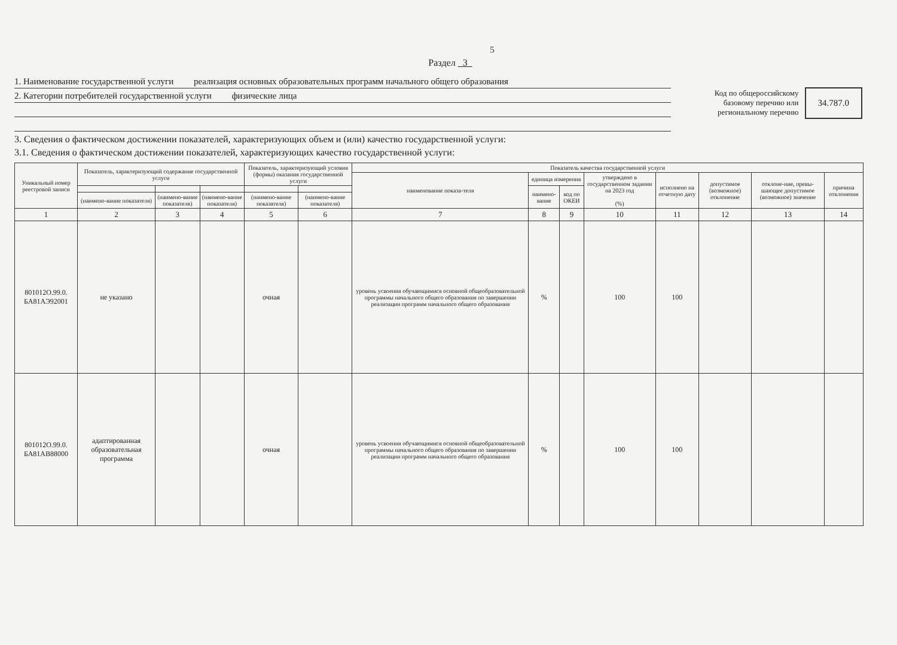5
Раздел 3
1. Наименование государственной услуги реализация основных образовательных программ начального общего образования
2. Категории потребителей государственной услуги физические лица
Код по общероссийскому базовому перечню или региональному перечню
34.787.0
3. Сведения о фактическом достижении показателей, характеризующих объем и (или) качество государственной услуги:
3.1. Сведения о фактическом достижении показателей, характеризующих качество государственной услуги:
| Уникальный номер реестровой записи | Показатель, характеризующий содержание государственной услуги | | | Показатель, характеризующий условия (формы) оказания государственной услуги | | Показатель качества государственной услуги | | | | | | | |
| --- | --- | --- | --- | --- | --- | --- | --- | --- | --- | --- | --- | --- | --- |
| | | | | | | наименование показа-теля | единица измерения | | утверждено в государственном задании на 2023 год (%) | исполнено на отчетную дату | допустимое (возможное) отклонение | отклоне-ние, превы-шающее допустимое (возможное) значение | причина отклонения |
| | | | | | | | наимено-вание | код по ОКЕИ | | | | | |
| | (наимено-вание показателя) | (наимено-вание показателя) | (наимено-вание показателя) | (наимено-вание показателя) | (наимено-вание показателя) | | | | | | | | |
| 1 | 2 | 3 | 4 | 5 | 6 | 7 | 8 | 9 | 10 | 11 | 12 | 13 | 14 |
| 801012О.99.0. БА81АЭ92001 | не указано | | | очная | | уровень усвоения обучающимися основной общеобразовательной программы начального общего образования по завершении реализации программ начального общего образования | % | | 100 | 100 | | | |
| 801012О.99.0. БА81АВ88000 | адаптированная образовательная программа | | | очная | | уровень усвоения обучающимися основной общеобразовательной программы начального общего образования по завершении реализации программ начального общего образования | % | | 100 | 100 | | | |